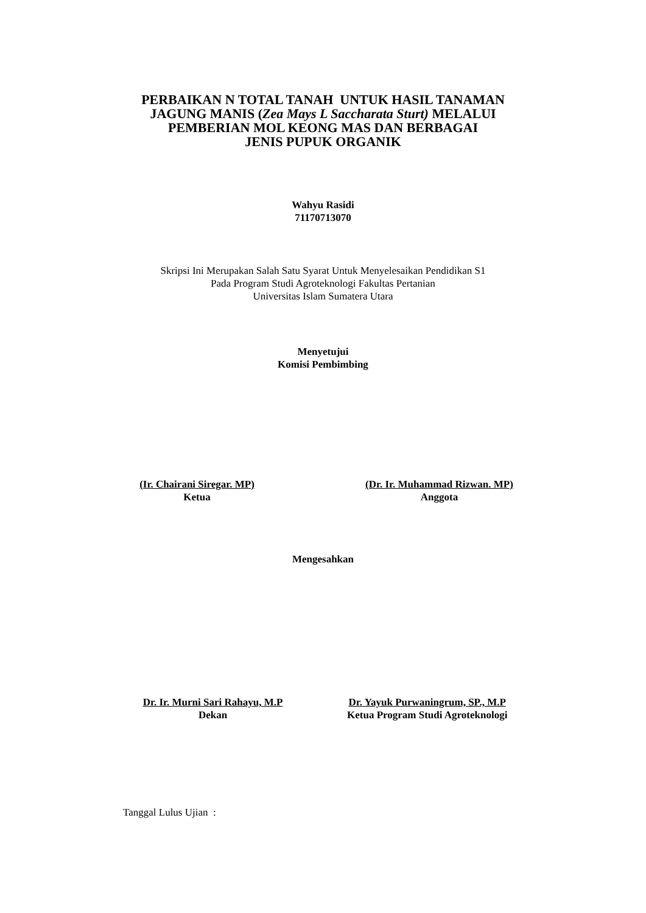PERBAIKAN N TOTAL TANAH UNTUK HASIL TANAMAN
JAGUNG MANIS (Zea Mays L Saccharata Sturt) MELALUI
PEMBERIAN MOL KEONG MAS DAN BERBAGAI
JENIS PUPUK ORGANIK
Wahyu Rasidi
71170713070
Skripsi Ini Merupakan Salah Satu Syarat Untuk Menyelesaikan Pendidikan S1
Pada Program Studi Agroteknologi Fakultas Pertanian
Universitas Islam Sumatera Utara
Menyetujui
Komisi Pembimbing
(Ir. Chairani Siregar. MP)
Ketua
(Dr. Ir. Muhammad Rizwan. MP)
Anggota
Mengesahkan
Dr. Ir. Murni Sari Rahayu, M.P
Dekan
Dr. Yayuk Purwaningrum, SP., M.P
Ketua Program Studi Agroteknologi
Tanggal Lulus Ujian :